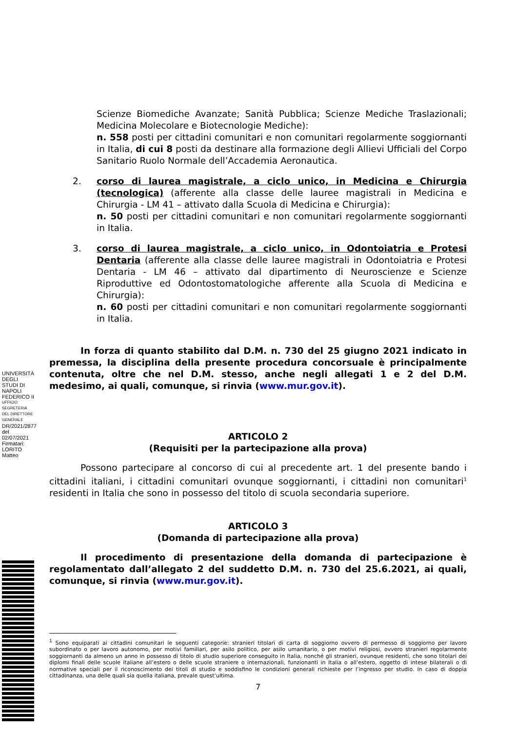UNIVERSITÀ DEGLI STUDI DI NAPOLI FEDERICO II
UFFICIO SEGRETERIA DEL DIRETTORE GENERALE
DR/2021/2877 del 02/07/2021
Firmatari: LORITO Matteo
Scienze Biomediche Avanzate; Sanità Pubblica; Scienze Mediche Traslazionali; Medicina Molecolare e Biotecnologie Mediche):
n. 558 posti per cittadini comunitari e non comunitari regolarmente soggiornanti in Italia, di cui 8 posti da destinare alla formazione degli Allievi Ufficiali del Corpo Sanitario Ruolo Normale dell’Accademia Aeronautica.
2. corso di laurea magistrale, a ciclo unico, in Medicina e Chirurgia (tecnologica) (afferente alla classe delle lauree magistrali in Medicina e Chirurgia - LM 41 – attivato dalla Scuola di Medicina e Chirurgia):
n. 50 posti per cittadini comunitari e non comunitari regolarmente soggiornanti in Italia.
3. corso di laurea magistrale, a ciclo unico, in Odontoiatria e Protesi Dentaria (afferente alla classe delle lauree magistrali in Odontoiatria e Protesi Dentaria - LM 46 – attivato dal dipartimento di Neuroscienze e Scienze Riproduttive ed Odontostomatologiche afferente alla Scuola di Medicina e Chirurgia):
n. 60 posti per cittadini comunitari e non comunitari regolarmente soggiornanti in Italia.
In forza di quanto stabilito dal D.M. n. 730 del 25 giugno 2021 indicato in premessa, la disciplina della presente procedura concorsuale è principalmente contenuta, oltre che nel D.M. stesso, anche negli allegati 1 e 2 del D.M. medesimo, ai quali, comunque, si rinvia (www.mur.gov.it).
ARTICOLO 2
(Requisiti per la partecipazione alla prova)
Possono partecipare al concorso di cui al precedente art. 1 del presente bando i cittadini italiani, i cittadini comunitari ovunque soggiornanti, i cittadini non comunitari<sup>1</sup> residenti in Italia che sono in possesso del titolo di scuola secondaria superiore.
ARTICOLO 3
(Domanda di partecipazione alla prova)
Il procedimento di presentazione della domanda di partecipazione è regolamentato dall’allegato 2 del suddetto D.M. n. 730 del 25.6.2021, ai quali, comunque, si rinvia (www.mur.gov.it).
<sup>1</sup> Sono equiparati ai cittadini comunitari le seguenti categorie: stranieri titolari di carta di soggiorno ovvero di permesso di soggiorno per lavoro subordinato o per lavoro autonomo, per motivi familiari, per asilo politico, per asilo umanitario, o per motivi religiosi, ovvero stranieri regolarmente soggiornanti da almeno un anno in possesso di titolo di studio superiore conseguito in Italia, nonché gli stranieri, ovunque residenti, che sono titolari dei diplomi finali delle scuole italiane all’estero o delle scuole straniere o internazionali, funzionanti in Italia o all’estero, oggetto di intese bilaterali o di normative speciali per il riconoscimento dei titoli di studio e soddisfino le condizioni generali richieste per l’ingresso per studio. In caso di doppia cittadinanza, una delle quali sia quella italiana, prevale quest’ultima.
7